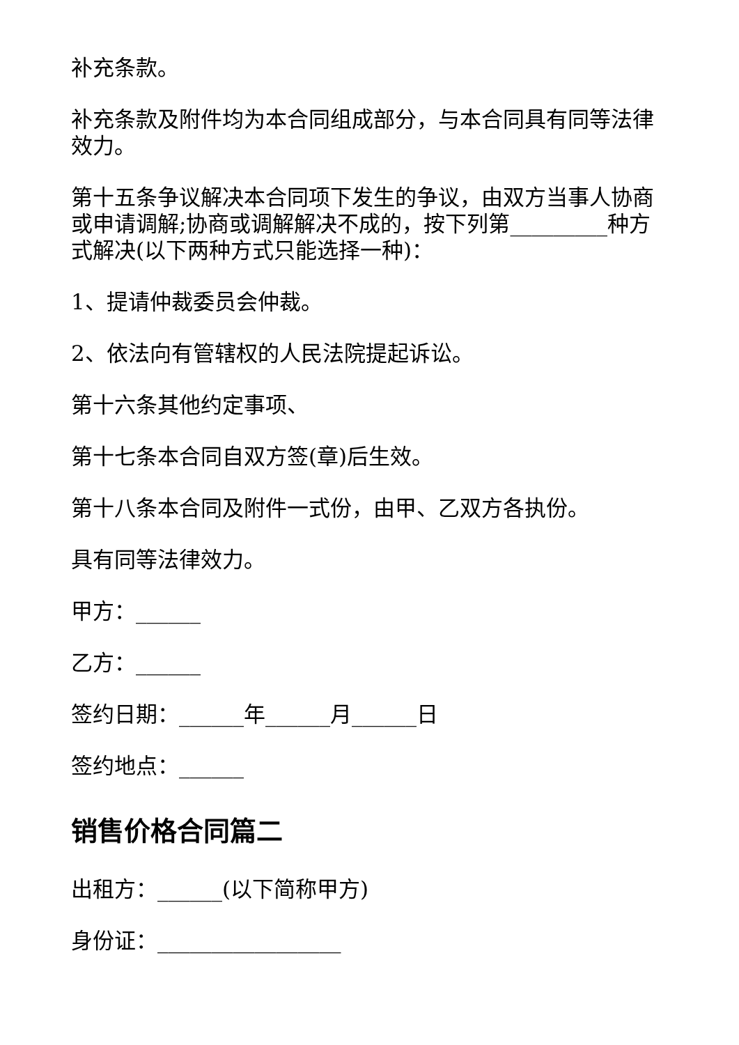补充条款。
补充条款及附件均为本合同组成部分，与本合同具有同等法律效力。
第十五条争议解决本合同项下发生的争议，由双方当事人协商或申请调解;协商或调解解决不成的，按下列第_________种方式解决(以下两种方式只能选择一种)：
1、提请仲裁委员会仲裁。
2、依法向有管辖权的人民法院提起诉讼。
第十六条其他约定事项、
第十七条本合同自双方签(章)后生效。
第十八条本合同及附件一式份，由甲、乙双方各执份。
具有同等法律效力。
甲方：______
乙方：______
签约日期：______年______月______日
签约地点：______
销售价格合同篇二
出租方：______(以下简称甲方)
身份证：_________________